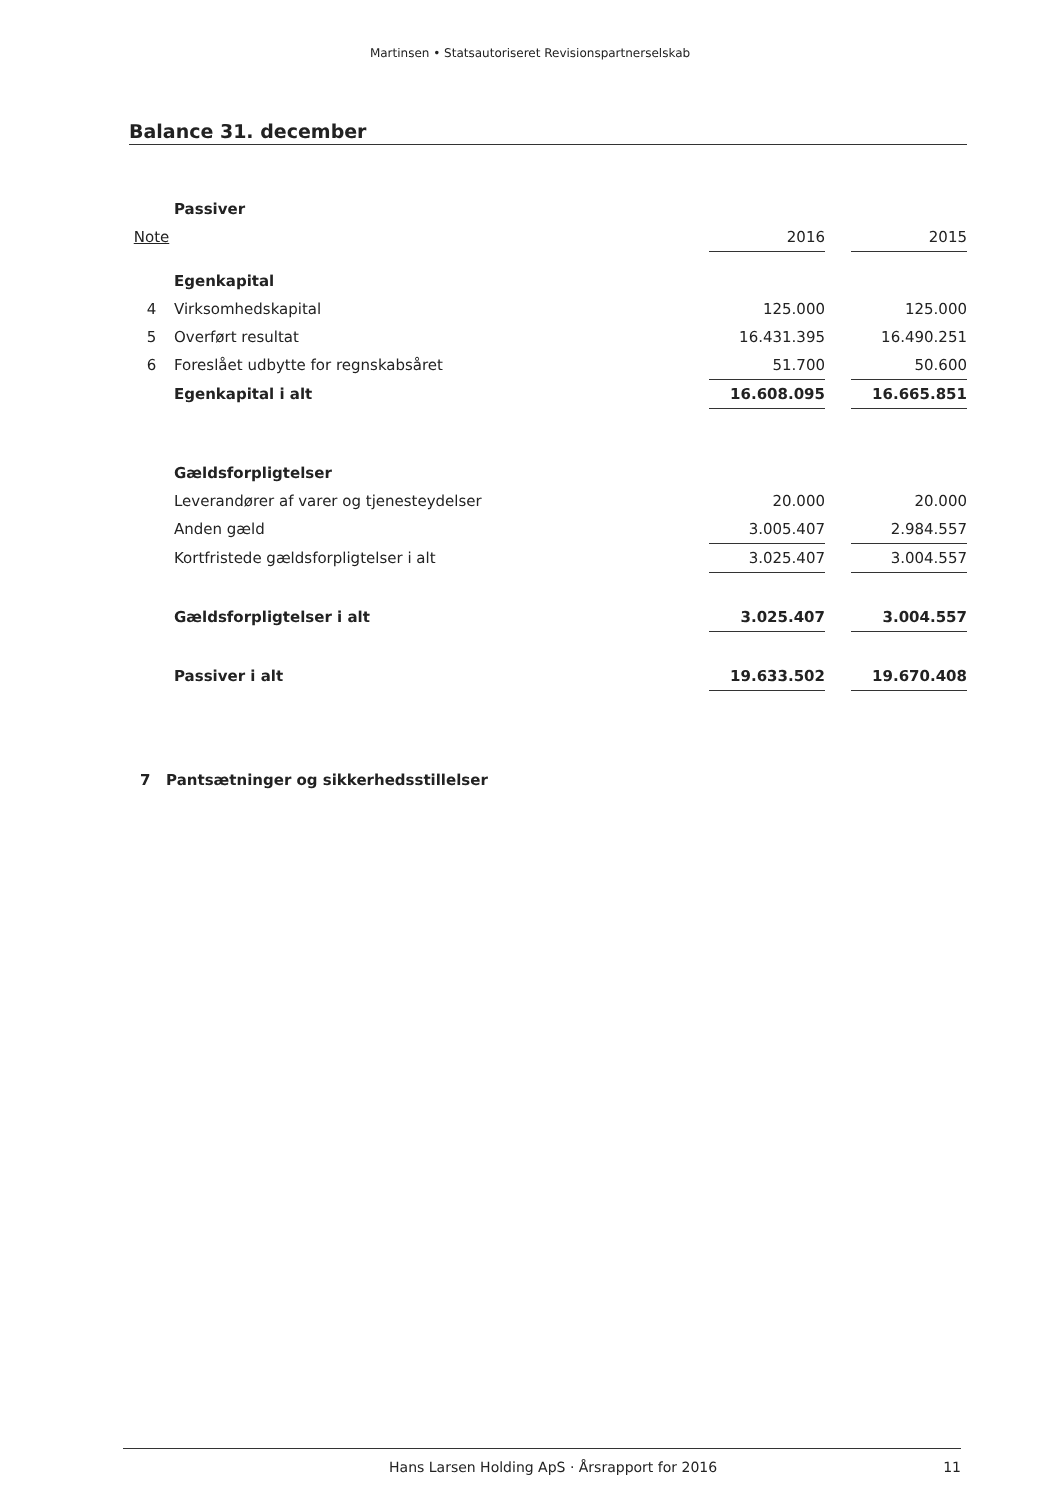Martinsen • Statsautoriseret Revisionspartnerselskab
Balance 31. december
| | Passiver | | | |
| Note | | 2016 | | 2015 |
| | Egenkapital | | | |
| 4 | Virksomhedskapital | 125.000 | | 125.000 |
| 5 | Overført resultat | 16.431.395 | | 16.490.251 |
| 6 | Foreslået udbytte for regnskabsåret | 51.700 | | 50.600 |
| | Egenkapital i alt | 16.608.095 | | 16.665.851 |
| | Gældsforpligtelser | | | |
| | Leverandører af varer og tjenesteydelser | 20.000 | | 20.000 |
| | Anden gæld | 3.005.407 | | 2.984.557 |
| | Kortfristede gældsforpligtelser i alt | 3.025.407 | | 3.004.557 |
| | Gældsforpligtelser i alt | 3.025.407 | | 3.004.557 |
| | Passiver i alt | 19.633.502 | | 19.670.408 |
7 Pantsætninger og sikkerhedsstillelser
Hans Larsen Holding ApS · Årsrapport for 2016 11